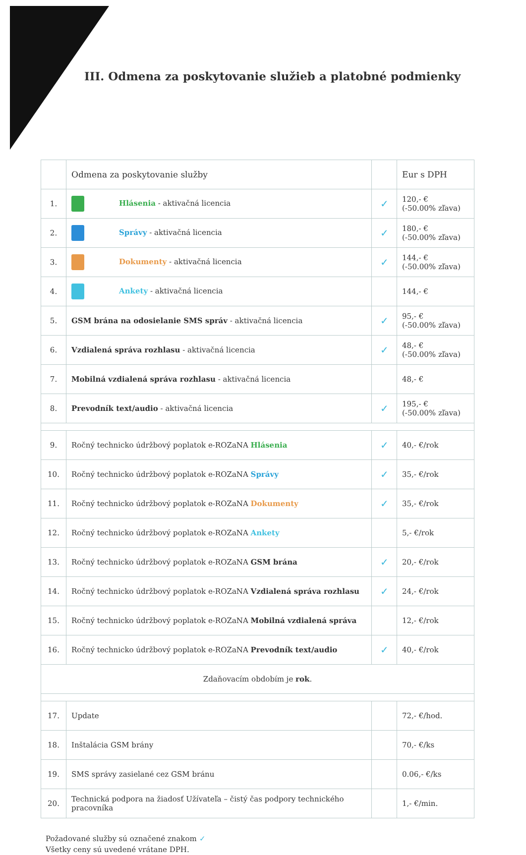III. Odmena za poskytovanie služieb a platobné podmienky
| | Odmena za poskytovanie služby | | Eur s DPH |
| --- | --- | --- | --- |
| 1. | Hlásenia - aktivačná licencia | ✓ | 120,- € (-50.00% zľava) |
| 2. | Správy - aktivačná licencia | ✓ | 180,- € (-50.00% zľava) |
| 3. | Dokumenty - aktivačná licencia | ✓ | 144,- € (-50.00% zľava) |
| 4. | Ankety - aktivačná licencia | | 144,- € |
| 5. | GSM brána na odosielanie SMS správ - aktivačná licencia | ✓ | 95,- € (-50.00% zľava) |
| 6. | Vzdialená správa rozhlasu - aktivačná licencia | ✓ | 48,- € (-50.00% zľava) |
| 7. | Mobilná vzdialená správa rozhlasu - aktivačná licencia | | 48,- € |
| 8. | Prevodník text/audio - aktivačná licencia | ✓ | 195,- € (-50.00% zľava) |
| 9. | Ročný technicko údržbový poplatok e-ROZaNA Hlásenia | ✓ | 40,- €/rok |
| 10. | Ročný technicko údržbový poplatok e-ROZaNA Správy | ✓ | 35,- €/rok |
| 11. | Ročný technicko údržbový poplatok e-ROZaNA Dokumenty | ✓ | 35,- €/rok |
| 12. | Ročný technicko údržbový poplatok e-ROZaNA Ankety | | 5,- €/rok |
| 13. | Ročný technicko údržbový poplatok e-ROZaNA GSM brána | ✓ | 20,- €/rok |
| 14. | Ročný technicko údržbový poplatok e-ROZaNA Vzdialená správa rozhlasu | ✓ | 24,- €/rok |
| 15. | Ročný technicko údržbový poplatok e-ROZaNA Mobilná vzdialená správa | | 12,- €/rok |
| 16. | Ročný technicko údržbový poplatok e-ROZaNA Prevodník text/audio | ✓ | 40,- €/rok |
| Zdaňovacím obdobím je rok . | | | |
| 17. | Update | | 72,- €/hod. |
| 18. | Inštalácia GSM brány | | 70,- €/ks |
| 19. | SMS správy zasielané cez GSM bránu | | 0.06,- €/ks |
| 20. | Technická podpora na žiadosť Užívateľa – čistý čas podpory technického pracovníka | | 1,- €/min. |
Požadované služby sú označené znakom ✓
Všetky ceny sú uvedené vrátane DPH.